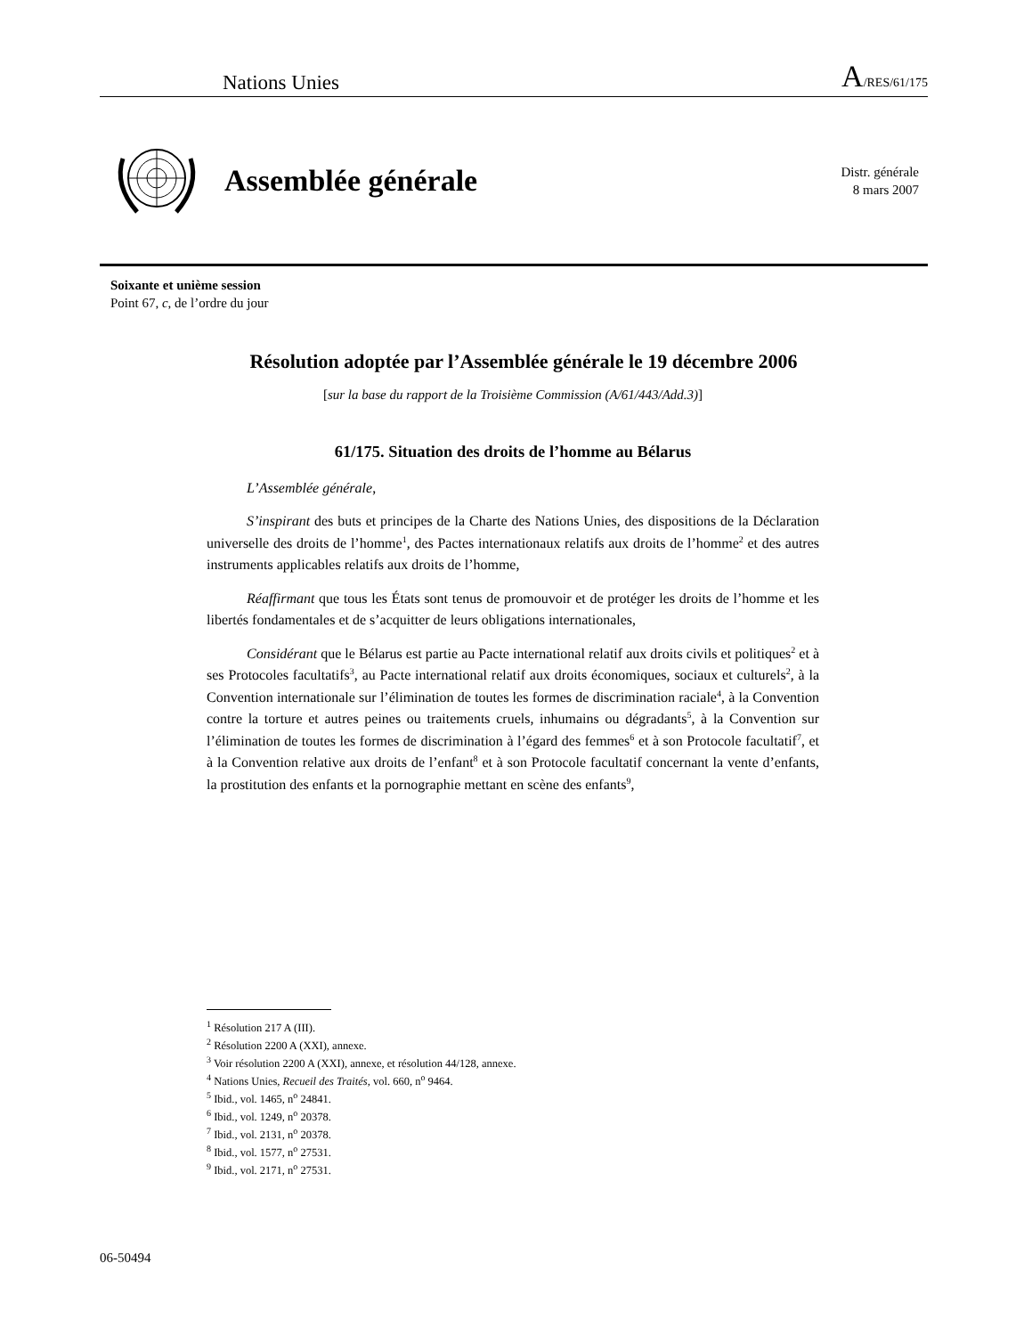Nations Unies A/RES/61/175
Assemblée générale
Distr. générale
8 mars 2007
Soixante et unième session
Point 67, c, de l’ordre du jour
Résolution adoptée par l’Assemblée générale le 19 décembre 2006
[sur la base du rapport de la Troisième Commission (A/61/443/Add.3)]
61/175. Situation des droits de l’homme au Bélarus
L’Assemblée générale,
S’inspirant des buts et principes de la Charte des Nations Unies, des dispositions de la Déclaration universelle des droits de l’homme<sup>1</sup>, des Pactes internationaux relatifs aux droits de l’homme<sup>2</sup> et des autres instruments applicables relatifs aux droits de l’homme,
Réaffirmant que tous les États sont tenus de promouvoir et de protéger les droits de l’homme et les libertés fondamentales et de s’acquitter de leurs obligations internationales,
Considérant que le Bélarus est partie au Pacte international relatif aux droits civils et politiques<sup>2</sup> et à ses Protocoles facultatifs<sup>3</sup>, au Pacte international relatif aux droits économiques, sociaux et culturels<sup>2</sup>, à la Convention internationale sur l’élimination de toutes les formes de discrimination raciale<sup>4</sup>, à la Convention contre la torture et autres peines ou traitements cruels, inhumains ou dégradants<sup>5</sup>, à la Convention sur l’élimination de toutes les formes de discrimination à l’égard des femmes<sup>6</sup> et à son Protocole facultatif<sup>7</sup>, et à la Convention relative aux droits de l’enfant<sup>8</sup> et à son Protocole facultatif concernant la vente d’enfants, la prostitution des enfants et la pornographie mettant en scène des enfants<sup>9</sup>,
<sup>1</sup> Résolution 217 A (III).
<sup>2</sup> Résolution 2200 A (XXI), annexe.
<sup>3</sup> Voir résolution 2200 A (XXI), annexe, et résolution 44/128, annexe.
<sup>4</sup> Nations Unies, Recueil des Traités, vol. 660, n<sup>o</sup> 9464.
<sup>5</sup> Ibid., vol. 1465, n<sup>o</sup> 24841.
<sup>6</sup> Ibid., vol. 1249, n<sup>o</sup> 20378.
<sup>7</sup> Ibid., vol. 2131, n<sup>o</sup> 20378.
<sup>8</sup> Ibid., vol. 1577, n<sup>o</sup> 27531.
<sup>9</sup> Ibid., vol. 2171, n<sup>o</sup> 27531.
06-50494